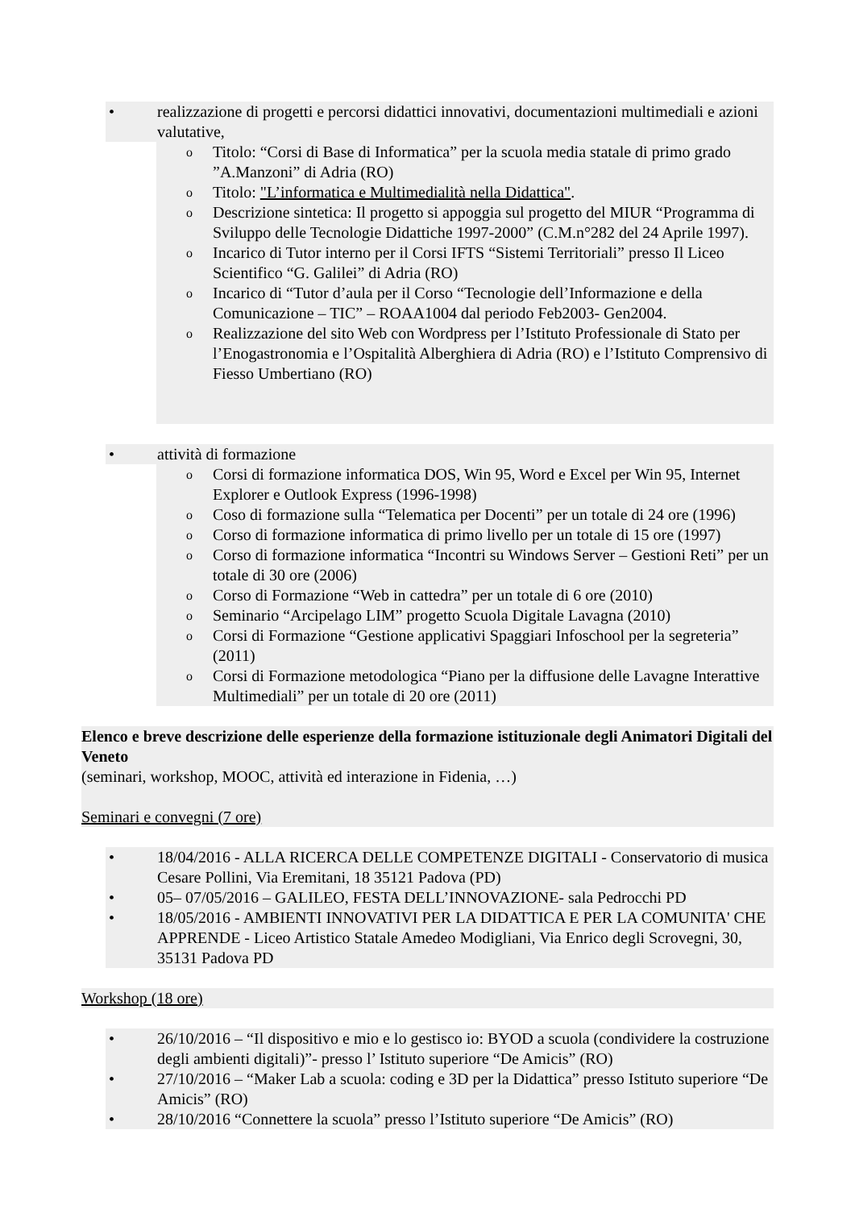realizzazione di progetti e percorsi didattici innovativi, documentazioni multimediali e azioni valutative,
Titolo: “Corsi di Base di Informatica” per la scuola media statale di primo grado ”A.Manzoni” di Adria (RO)
Titolo: "L’informatica e Multimedialità nella Didattica".
Descrizione sintetica: Il progetto si appoggia sul progetto del MIUR “Programma di Sviluppo delle Tecnologie Didattiche 1997-2000” (C.M.n°282 del 24 Aprile 1997).
Incarico di Tutor interno per il Corsi IFTS “Sistemi Territoriali” presso Il Liceo Scientifico “G. Galilei” di Adria (RO)
Incarico di “Tutor d’aula per il Corso “Tecnologie dell’Informazione e della Comunicazione – TIC” – ROAA1004 dal periodo Feb2003- Gen2004.
Realizzazione del sito Web con Wordpress per l’Istituto Professionale di Stato per l’Enogastronomia e l’Ospitalità Alberghiera di Adria (RO) e l’Istituto Comprensivo di Fiesso Umbertiano (RO)
attività di formazione
Corsi di formazione informatica DOS, Win 95, Word e Excel per Win 95, Internet Explorer e Outlook Express (1996-1998)
Coso di formazione sulla “Telematica per Docenti” per un totale di 24 ore (1996)
Corso di formazione informatica di primo livello per un totale di 15 ore (1997)
Corso di formazione informatica “Incontri su Windows Server – Gestioni Reti” per un totale di 30 ore (2006)
Corso di Formazione “Web in cattedra” per un totale di 6 ore (2010)
Seminario “Arcipelago LIM” progetto Scuola Digitale Lavagna (2010)
Corsi di Formazione “Gestione applicativi Spaggiari Infoschool per la segreteria” (2011)
Corsi di Formazione metodologica “Piano per la diffusione delle Lavagne Interattive Multimediali” per un totale di 20 ore (2011)
Elenco e breve descrizione delle esperienze della formazione istituzionale degli Animatori Digitali del Veneto
(seminari, workshop, MOOC, attività ed interazione in Fidenia, …)
Seminari e convegni (7 ore)
18/04/2016 - ALLA RICERCA DELLE COMPETENZE DIGITALI - Conservatorio di musica Cesare Pollini, Via Eremitani, 18 35121 Padova (PD)
05– 07/05/2016 – GALILEO, FESTA DELL’INNOVAZIONE- sala Pedrocchi PD
18/05/2016 - AMBIENTI INNOVATIVI PER LA DIDATTICA E PER LA COMUNITA' CHE APPRENDE - Liceo Artistico Statale Amedeo Modigliani, Via Enrico degli Scrovegni, 30, 35131 Padova PD
Workshop (18 ore)
26/10/2016 – “Il dispositivo e mio e lo gestisco io: BYOD a scuola (condividere la costruzione degli ambienti digitali)”- presso l’ Istituto superiore “De Amicis” (RO)
27/10/2016 – “Maker Lab a scuola: coding e 3D per la Didattica” presso Istituto superiore “De Amicis” (RO)
28/10/2016 “Connettere la scuola” presso l’Istituto superiore “De Amicis” (RO)